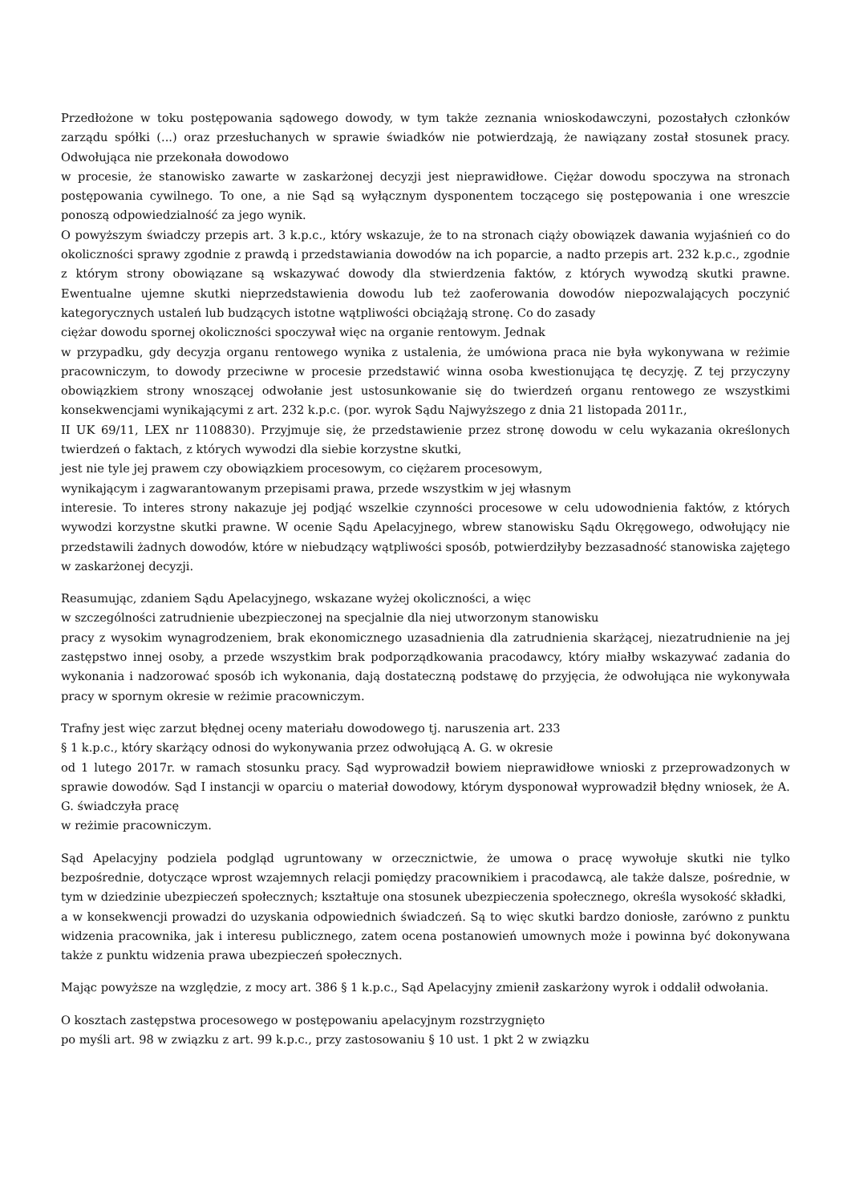Przedłożone w toku postępowania sądowego dowody, w tym także zeznania wnioskodawczyni, pozostałych członków zarządu spółki (...) oraz przesłuchanych w sprawie świadków nie potwierdzają, że nawiązany został stosunek pracy. Odwołująca nie przekonała dowodowo
w procesie, że stanowisko zawarte w zaskarżonej decyzji jest nieprawidłowe. Ciężar dowodu spoczywa na stronach postępowania cywilnego. To one, a nie Sąd są wyłącznym dysponentem toczącego się postępowania i one wreszcie ponoszą odpowiedzialność za jego wynik.
O powyższym świadczy przepis art. 3 k.p.c., który wskazuje, że to na stronach ciąży obowiązek dawania wyjaśnień co do okoliczności sprawy zgodnie z prawdą i przedstawiania dowodów na ich poparcie, a nadto przepis art. 232 k.p.c., zgodnie z którym strony obowiązane są wskazywać dowody dla stwierdzenia faktów, z których wywodzą skutki prawne. Ewentualne ujemne skutki nieprzedstawienia dowodu lub też zaoferowania dowodów niepozwalających poczynić kategorycznych ustaleń lub budzących istotne wątpliwości obciążają stronę. Co do zasady
ciężar dowodu spornej okoliczności spoczywał więc na organie rentowym. Jednak
w przypadku, gdy decyzja organu rentowego wynika z ustalenia, że umówiona praca nie była wykonywana w reżimie pracowniczym, to dowody przeciwne w procesie przedstawić winna osoba kwestionująca tę decyzję. Z tej przyczyny obowiązkiem strony wnoszącej odwołanie jest ustosunkowanie się do twierdzeń organu rentowego ze wszystkimi konsekwencjami wynikającymi z art. 232 k.p.c. (por. wyrok Sądu Najwyższego z dnia 21 listopada 2011r.,
II UK 69/11, LEX nr 1108830). Przyjmuje się, że przedstawienie przez stronę dowodu w celu wykazania określonych twierdzeń o faktach, z których wywodzi dla siebie korzystne skutki,
jest nie tyle jej prawem czy obowiązkiem procesowym, co ciężarem procesowym,
wynikającym i zagwarantowanym przepisami prawa, przede wszystkim w jej własnym
interesie. To interes strony nakazuje jej podjąć wszelkie czynności procesowe w celu udowodnienia faktów, z których wywodzi korzystne skutki prawne. W ocenie Sądu Apelacyjnego, wbrew stanowisku Sądu Okręgowego, odwołujący nie przedstawili żadnych dowodów, które w niebudzący wątpliwości sposób, potwierdziłyby bezzasadność stanowiska zajętego w zaskarżonej decyzji.
Reasumując, zdaniem Sądu Apelacyjnego, wskazane wyżej okoliczności, a więc
w szczególności zatrudnienie ubezpieczonej na specjalnie dla niej utworzonym stanowisku
pracy z wysokim wynagrodzeniem, brak ekonomicznego uzasadnienia dla zatrudnienia skarżącej, niezatrudnienie na jej zastępstwo innej osoby, a przede wszystkim brak podporządkowania pracodawcy, który miałby wskazywać zadania do wykonania i nadzorować sposób ich wykonania, dają dostateczną podstawę do przyjęcia, że odwołująca nie wykonywała pracy w spornym okresie w reżimie pracowniczym.
Trafny jest więc zarzut błędnej oceny materiału dowodowego tj. naruszenia art. 233
§ 1 k.p.c., który skarżący odnosi do wykonywania przez odwołującą A. G. w okresie
od 1 lutego 2017r. w ramach stosunku pracy. Sąd wyprowadził bowiem nieprawidłowe wnioski z przeprowadzonych w sprawie dowodów. Sąd I instancji w oparciu o materiał dowodowy, którym dysponował wyprowadził błędny wniosek, że A. G. świadczyła pracę
w reżimie pracowniczym.
Sąd Apelacyjny podziela podgląd ugruntowany w orzecznictwie, że umowa o pracę wywołuje skutki nie tylko bezpośrednie, dotyczące wprost wzajemnych relacji pomiędzy pracownikiem i pracodawcą, ale także dalsze, pośrednie, w tym w dziedzinie ubezpieczeń społecznych; kształtuje ona stosunek ubezpieczenia społecznego, określa wysokość składki,
a w konsekwencji prowadzi do uzyskania odpowiednich świadczeń. Są to więc skutki bardzo doniosłe, zarówno z punktu widzenia pracownika, jak i interesu publicznego, zatem ocena postanowień umownych może i powinna być dokonywana także z punktu widzenia prawa ubezpieczeń społecznych.
Mając powyższe na względzie, z mocy art. 386 § 1 k.p.c., Sąd Apelacyjny zmienił zaskarżony wyrok i oddalił odwołania.
O kosztach zastępstwa procesowego w postępowaniu apelacyjnym rozstrzygnięto
po myśli art. 98 w związku z art. 99 k.p.c., przy zastosowaniu § 10 ust. 1 pkt 2 w związku